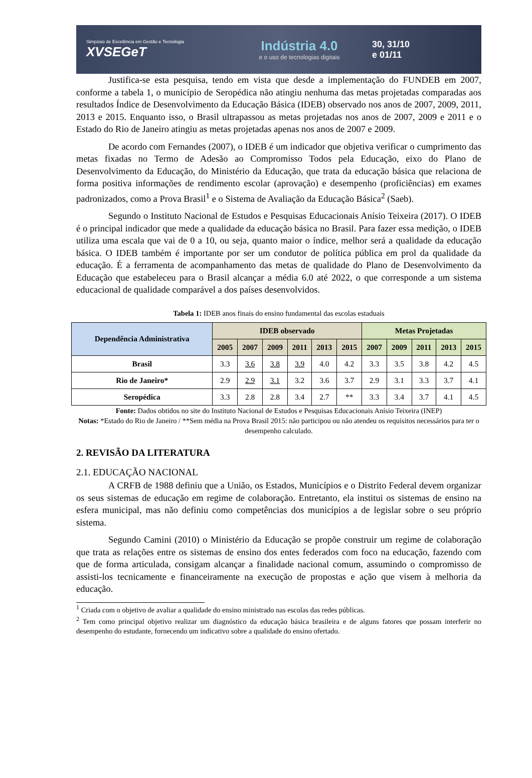Simpósio de Excelência em Gestão e Tecnologia
XVSEGeT
Indústria 4.0
e o uso de tecnologias digitais
30, 31/10
e 01/11
Justifica-se esta pesquisa, tendo em vista que desde a implementação do FUNDEB em 2007, conforme a tabela 1, o município de Seropédica não atingiu nenhuma das metas projetadas comparadas aos resultados Índice de Desenvolvimento da Educação Básica (IDEB) observado nos anos de 2007, 2009, 2011, 2013 e 2015. Enquanto isso, o Brasil ultrapassou as metas projetadas nos anos de 2007, 2009 e 2011 e o Estado do Rio de Janeiro atingiu as metas projetadas apenas nos anos de 2007 e 2009.
De acordo com Fernandes (2007), o IDEB é um indicador que objetiva verificar o cumprimento das metas fixadas no Termo de Adesão ao Compromisso Todos pela Educação, eixo do Plano de Desenvolvimento da Educação, do Ministério da Educação, que trata da educação básica que relaciona de forma positiva informações de rendimento escolar (aprovação) e desempenho (proficiências) em exames padronizados, como a Prova Brasil<sup>1</sup> e o Sistema de Avaliação da Educação Básica<sup>2</sup> (Saeb).
Segundo o Instituto Nacional de Estudos e Pesquisas Educacionais Anísio Teixeira (2017). O IDEB é o principal indicador que mede a qualidade da educação básica no Brasil. Para fazer essa medição, o IDEB utiliza uma escala que vai de 0 a 10, ou seja, quanto maior o índice, melhor será a qualidade da educação básica. O IDEB também é importante por ser um condutor de política pública em prol da qualidade da educação. É a ferramenta de acompanhamento das metas de qualidade do Plano de Desenvolvimento da Educação que estabeleceu para o Brasil alcançar a média 6.0 até 2022, o que corresponde a um sistema educacional de qualidade comparável a dos países desenvolvidos.
Tabela 1: IDEB anos finais do ensino fundamental das escolas estaduais
| Dependência Administrativa | IDEB observado | | | | | | Metas Projetadas | | | | |
| --- | --- | --- | --- | --- | --- | --- | --- | --- | --- | --- | --- |
| | 2005 | 2007 | 2009 | 2011 | 2013 | 2015 | 2007 | 2009 | 2011 | 2013 | 2015 |
| Brasil | 3.3 | 3.6 | 3.8 | 3.9 | 4.0 | 4.2 | 3.3 | 3.5 | 3.8 | 4.2 | 4.5 |
| Rio de Janeiro* | 2.9 | 2.9 | 3.1 | 3.2 | 3.6 | 3.7 | 2.9 | 3.1 | 3.3 | 3.7 | 4.1 |
| Seropédica | 3.3 | 2.8 | 2.8 | 3.4 | 2.7 | ** | 3.3 | 3.4 | 3.7 | 4.1 | 4.5 |
Fonte: Dados obtidos no site do Instituto Nacional de Estudos e Pesquisas Educacionais Anísio Teixeira (INEP)
Notas: *Estado do Rio de Janeiro / **Sem média na Prova Brasil 2015: não participou ou não atendeu os requisitos necessários para ter o desempenho calculado.
2. REVISÃO DA LITERATURA
2.1. EDUCAÇÃO NACIONAL
A CRFB de 1988 definiu que a União, os Estados, Municípios e o Distrito Federal devem organizar os seus sistemas de educação em regime de colaboração. Entretanto, ela institui os sistemas de ensino na esfera municipal, mas não definiu como competências dos municípios a de legislar sobre o seu próprio sistema.
Segundo Camini (2010) o Ministério da Educação se propõe construir um regime de colaboração que trata as relações entre os sistemas de ensino dos entes federados com foco na educação, fazendo com que de forma articulada, consigam alcançar a finalidade nacional comum, assumindo o compromisso de assisti-los tecnicamente e financeiramente na execução de propostas e ação que visem à melhoria da educação.
<sup>1</sup> Criada com o objetivo de avaliar a qualidade do ensino ministrado nas escolas das redes públicas.
<sup>2</sup> Tem como principal objetivo realizar um diagnóstico da educação básica brasileira e de alguns fatores que possam interferir no desempenho do estudante, fornecendo um indicativo sobre a qualidade do ensino ofertado.